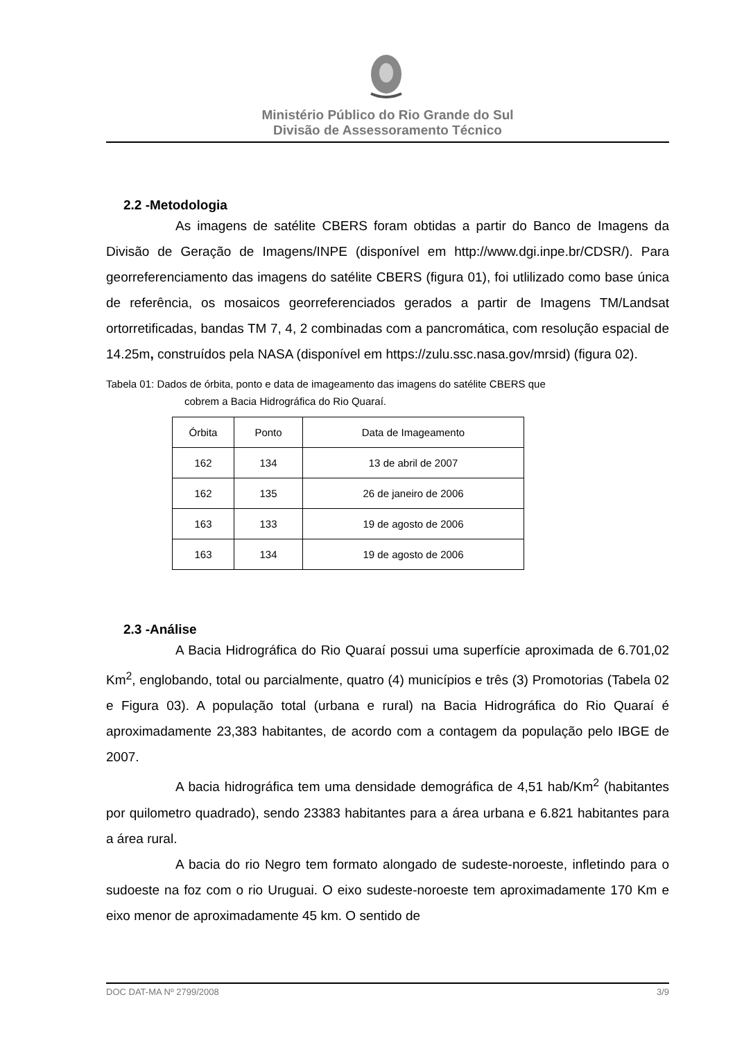Ministério Público do Rio Grande do Sul
Divisão de Assessoramento Técnico
2.2 -Metodologia
As imagens de satélite CBERS foram obtidas a partir do Banco de Imagens da Divisão de Geração de Imagens/INPE (disponível em http://www.dgi.inpe.br/CDSR/). Para georreferenciamento das imagens do satélite CBERS (figura 01), foi utlilizado como base única de referência, os mosaicos georreferenciados gerados a partir de Imagens TM/Landsat ortorretificadas, bandas TM 7, 4, 2 combinadas com a pancromática, com resolução espacial de 14.25m, construídos pela NASA (disponível em https://zulu.ssc.nasa.gov/mrsid) (figura 02).
Tabela 01: Dados de órbita, ponto e data de imageamento das imagens do satélite CBERS que
cobrem a Bacia Hidrográfica do Rio Quaraí.
| Órbita | Ponto | Data de Imageamento |
| 162 | 134 | 13 de abril de 2007 |
| 162 | 135 | 26 de janeiro de 2006 |
| 163 | 133 | 19 de agosto de 2006 |
| 163 | 134 | 19 de agosto de 2006 |
2.3 -Análise
A Bacia Hidrográfica do Rio Quaraí possui uma superfície aproximada de 6.701,02 Km<sup>2</sup>, englobando, total ou parcialmente, quatro (4) municípios e três (3) Promotorias (Tabela 02 e Figura 03). A população total (urbana e rural) na Bacia Hidrográfica do Rio Quaraí é aproximadamente 23,383 habitantes, de acordo com a contagem da população pelo IBGE de 2007.
A bacia hidrográfica tem uma densidade demográfica de 4,51 hab/Km<sup>2</sup> (habitantes por quilometro quadrado), sendo 23383 habitantes para a área urbana e 6.821 habitantes para a área rural.
A bacia do rio Negro tem formato alongado de sudeste-noroeste, infletindo para o sudoeste na foz com o rio Uruguai. O eixo sudeste-noroeste tem aproximadamente 170 Km e eixo menor de aproximadamente 45 km. O sentido de
DOC DAT-MA Nº 2799/2008 3/9